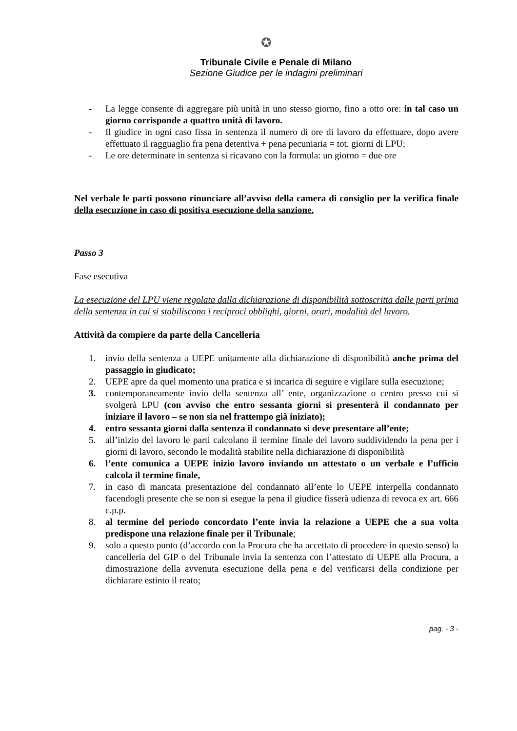✪
Tribunale Civile e Penale di Milano
Sezione Giudice per le indagini preliminari
- La legge consente di aggregare più unità in uno stesso giorno, fino a otto ore: in tal caso un giorno corrisponde a quattro unità di lavoro.
- Il giudice in ogni caso fissa in sentenza il numero di ore di lavoro da effettuare, dopo avere effettuato il ragguaglio fra pena detentiva + pena pecuniaria = tot. giorni di LPU;
- Le ore determinate in sentenza si ricavano con la formula: un giorno = due ore
Nel verbale le parti possono rinunciare all’avviso della camera di consiglio per la verifica finale della esecuzione in caso di positiva esecuzione della sanzione.
Passo 3
Fase esecutiva
La esecuzione del LPU viene regolata dalla dichiarazione di disponibilità sottoscritta dalle parti prima della sentenza in cui si stabiliscono i reciproci obblighi, giorni, orari, modalità del lavoro.
Attività da compiere da parte della Cancelleria
1. invio della sentenza a UEPE unitamente alla dichiarazione di disponibilità anche prima del passaggio in giudicato;
2. UEPE apre da quel momento una pratica e si incarica di seguire e vigilare sulla esecuzione;
3. contemporaneamente invio della sentenza all’ ente, organizzazione o centro presso cui si svolgerà LPU (con avviso che entro sessanta giorni si presenterà il condannato per iniziare il lavoro – se non sia nel frattempo già iniziato);
4. entro sessanta giorni dalla sentenza il condannato si deve presentare all’ente;
5. all’inizio del lavoro le parti calcolano il termine finale del lavoro suddividendo la pena per i giorni di lavoro, secondo le modalità stabilite nella dichiarazione di disponibilità
6. l’ente comunica a UEPE inizio lavoro inviando un attestato o un verbale e l’ufficio calcola il termine finale,
7. in caso di mancata presentazione del condannato all’ente lo UEPE interpella condannato facendogli presente che se non si esegue la pena il giudice fisserà udienza di revoca ex art. 666 c.p.p.
8. al termine del periodo concordato l’ente invia la relazione a UEPE che a sua volta predispone una relazione finale per il Tribunale;
9. solo a questo punto (d’accordo con la Procura che ha accettato di procedere in questo senso) la cancelleria del GIP o del Tribunale invia la sentenza con l’attestato di UEPE alla Procura, a dimostrazione della avvenuta esecuzione della pena e del verificarsi della condizione per dichiarare estinto il reato;
pag. - 3 -